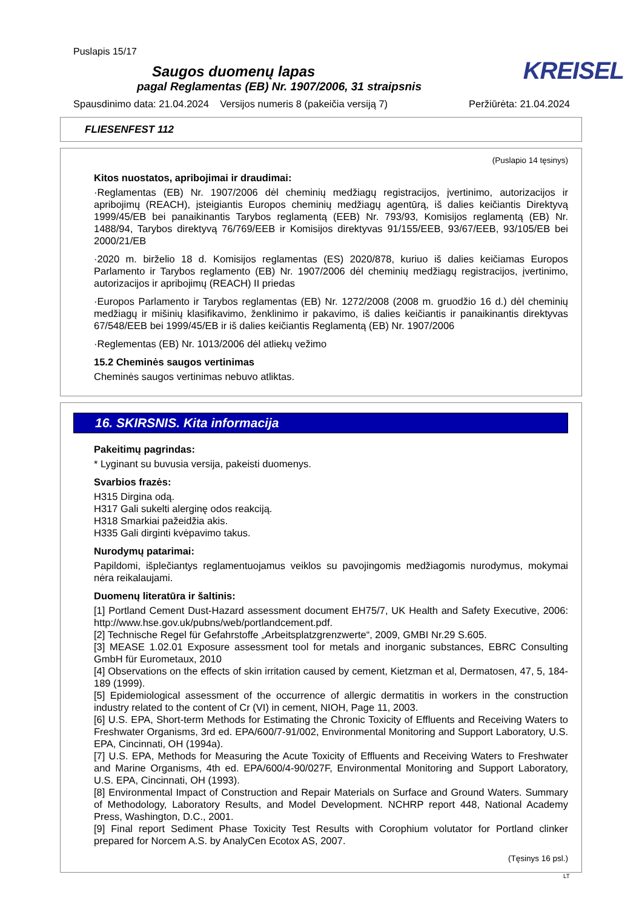Puslapis 15/17
Saugos duomenų lapas
pagal Reglamentas (EB) Nr. 1907/2006, 31 straipsnis
KREISEL
Spausdinimo data: 21.04.2024 Versijos numeris 8 (pakeičia versiją 7) Peržiūrėta: 21.04.2024
FLIESENFEST 112
(Puslapio 14 tęsinys)
Kitos nuostatos, apribojimai ir draudimai:
·Reglamentas (EB) Nr. 1907/2006 dėl cheminių medžiagų registracijos, įvertinimo, autorizacijos ir apribojimų (REACH), įsteigiantis Europos cheminių medžiagų agentūrą, iš dalies keičiantis Direktyvą 1999/45/EB bei panaikinantis Tarybos reglamentą (EEB) Nr. 793/93, Komisijos reglamentą (EB) Nr. 1488/94, Tarybos direktyvą 76/769/EEB ir Komisijos direktyvas 91/155/EEB, 93/67/EEB, 93/105/EB bei 2000/21/EB
·2020 m. birželio 18 d. Komisijos reglamentas (ES) 2020/878, kuriuo iš dalies keičiamas Europos Parlamento ir Tarybos reglamento (EB) Nr. 1907/2006 dėl cheminių medžiagų registracijos, įvertinimo, autorizacijos ir apribojimų (REACH) II priedas
·Europos Parlamento ir Tarybos reglamentas (EB) Nr. 1272/2008 (2008 m. gruodžio 16 d.) dėl cheminių medžiagų ir mišinių klasifikavimo, ženklinimo ir pakavimo, iš dalies keičiantis ir panaikinantis direktyvas 67/548/EEB bei 1999/45/EB ir iš dalies keičiantis Reglamentą (EB) Nr. 1907/2006
·Reglementas (EB) Nr. 1013/2006 dėl atliekų vežimo
15.2 Cheminės saugos vertinimas
Cheminės saugos vertinimas nebuvo atliktas.
16. SKIRSNIS. Kita informacija
Pakeitimų pagrindas:
* Lyginant su buvusia versija, pakeisti duomenys.
Svarbios frazės:
H315 Dirgina odą.
H317 Gali sukelti alerginę odos reakciją.
H318 Smarkiai pažeidžia akis.
H335 Gali dirginti kvėpavimo takus.
Nurodymų patarimai:
Papildomi, išplečiantys reglamentuojamus veiklos su pavojingomis medžiagomis nurodymus, mokymai nėra reikalaujami.
Duomenų literatūra ir šaltinis:
[1] Portland Cement Dust-Hazard assessment document EH75/7, UK Health and Safety Executive, 2006: http://www.hse.gov.uk/pubns/web/portlandcement.pdf.
[2] Technische Regel für Gefahrstoffe „Arbeitsplatzgrenzwerte“, 2009, GMBI Nr.29 S.605.
[3] MEASE 1.02.01 Exposure assessment tool for metals and inorganic substances, EBRC Consulting GmbH für Eurometaux, 2010
[4] Observations on the effects of skin irritation caused by cement, Kietzman et al, Dermatosen, 47, 5, 184-189 (1999).
[5] Epidemiological assessment of the occurrence of allergic dermatitis in workers in the construction industry related to the content of Cr (VI) in cement, NIOH, Page 11, 2003.
[6] U.S. EPA, Short-term Methods for Estimating the Chronic Toxicity of Effluents and Receiving Waters to Freshwater Organisms, 3rd ed. EPA/600/7-91/002, Environmental Monitoring and Support Laboratory, U.S. EPA, Cincinnati, OH (1994a).
[7] U.S. EPA, Methods for Measuring the Acute Toxicity of Effluents and Receiving Waters to Freshwater and Marine Organisms, 4th ed. EPA/600/4-90/027F, Environmental Monitoring and Support Laboratory, U.S. EPA, Cincinnati, OH (1993).
[8] Environmental Impact of Construction and Repair Materials on Surface and Ground Waters. Summary of Methodology, Laboratory Results, and Model Development. NCHRP report 448, National Academy Press, Washington, D.C., 2001.
[9] Final report Sediment Phase Toxicity Test Results with Corophium volutator for Portland clinker prepared for Norcem A.S. by AnalyCen Ecotox AS, 2007.
(Tęsinys 16 psl.)
LT